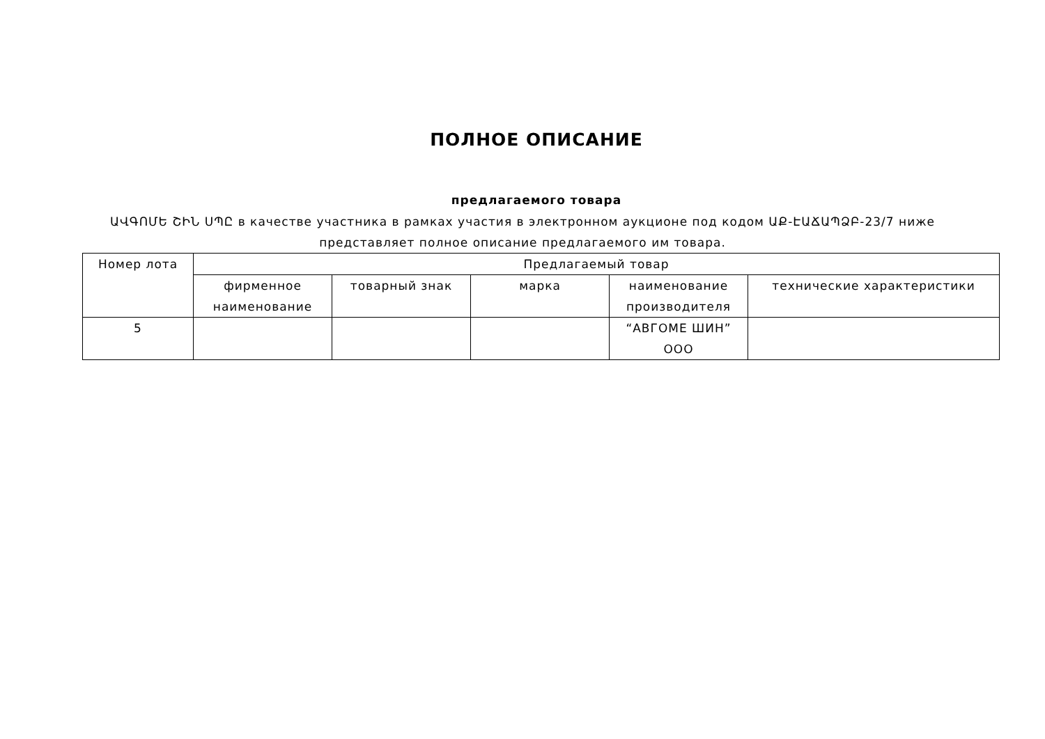ПОЛНОЕ ОПИСАНИЕ
предлагаемого товара
ԱՎԳՈՄԵ ՇԻՆ ՍՊԸ в качестве участника в рамках участия в электронном аукционе под кодом ԱՔ-ԷԱՃԱՊՁԲ-23/7 ниже представляет полное описание предлагаемого им товара.
| Номер лота | Предлагаемый товар | | | | |
| --- | --- | --- | --- | --- | --- |
| | фирменное наименование | товарный знак | марка | наименование производителя | технические характеристики |
| 5 | | | | “АВГОМЕ ШИН” ООО | |